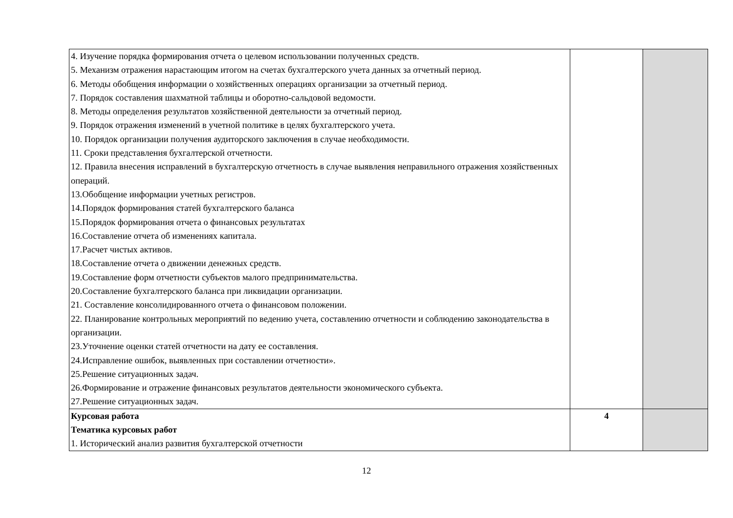| 4. Изучение порядка формирования отчета о целевом использовании полученных средств. 5. Механизм отражения нарастающим итогом на счетах бухгалтерского учета данных за отчетный период. 6. Методы обобщения информации о хозяйственных операциях организации за отчетный период. 7. Порядок составления шахматной таблицы и оборотно-сальдовой ведомости. 8. Методы определения результатов хозяйственной деятельности за отчетный период. 9. Порядок отражения изменений в учетной политике в целях бухгалтерского учета. 10. Порядок организации получения аудиторского заключения в случае необходимости. 11. Сроки представления бухгалтерской отчетности. 12. Правила внесения исправлений в бухгалтерскую отчетность в случае выявления неправильного отражения хозяйственных операций. 13.Обобщение информации учетных регистров. 14.Порядок формирования статей бухгалтерского баланса 15.Порядок формирования отчета о финансовых результатах 16.Составление отчета об изменениях капитала. 17.Расчет чистых активов. 18.Составление отчета о движении денежных средств. 19.Составление форм отчетности субъектов малого предпринимательства. 20.Составление бухгалтерского баланса при ликвидации организации. 21. Составление консолидированного отчета о финансовом положении. 22. Планирование контрольных мероприятий по ведению учета, составлению отчетности и соблюдению законодательства в организации. 23.Уточнение оценки статей отчетности на дату ее составления. 24.Исправление ошибок, выявленных при составлении отчетности». 25.Решение ситуационных задач. 26.Формирование и отражение финансовых результатов деятельности экономического субъекта. 27.Решение ситуационных задач. | | |
| Курсовая работа Тематика курсовых работ 1. Исторический анализ развития бухгалтерской отчетности | 4 | |
12